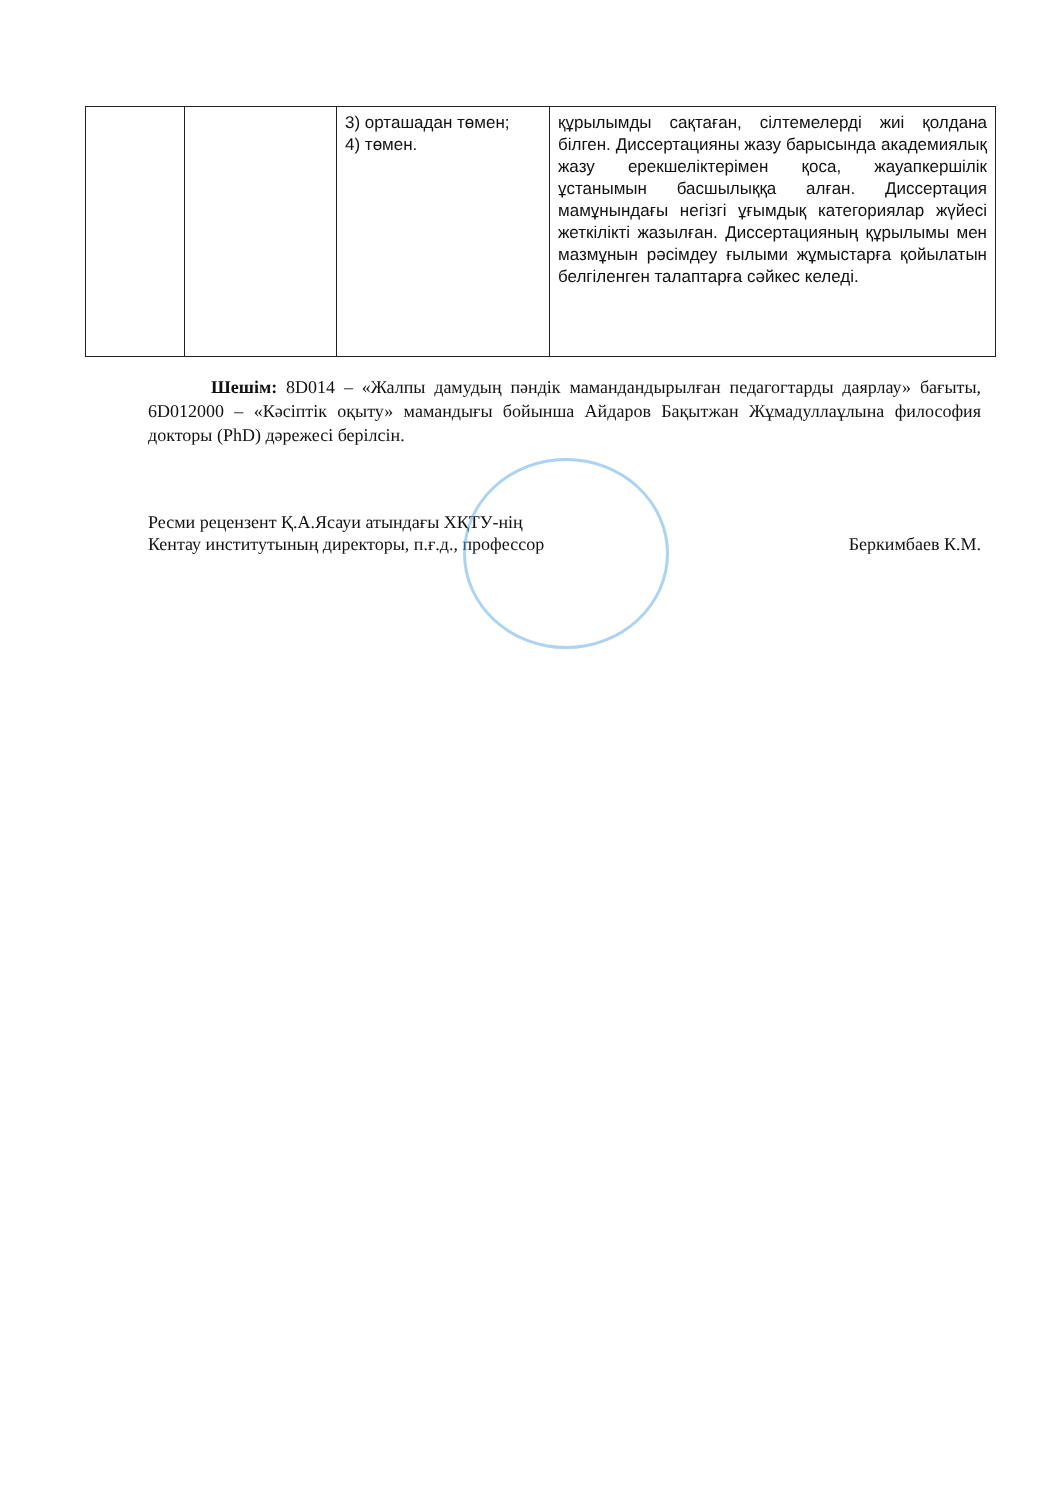| | | 3) орташадан төмен; 4) төмен. | құрылымды сақтаған, сілтемелерді жиі қолдана білген. Диссертацияны жазу барысында академиялық жазу ерекшеліктерімен қоса, жауапкершілік ұстанымын басшылыққа алған. Диссертация мамұнындағы негізгі ұғымдық категориялар жүйесі жеткілікті жазылған. Диссертацияның құрылымы мен мазмұнын рәсімдеу ғылыми жұмыстарға қойылатын белгіленген талаптарға сәйкес келеді. |
Шешім: 8D014 – «Жалпы дамудың пәндік мамандандырылған педагогтарды даярлау» бағыты, 6D012000 – «Кәсіптік оқыту» мамандығы бойынша Айдаров Бақытжан Жұмадуллаұлына философия докторы (PhD) дәрежесі берілсін.
Ресми рецензент Қ.А.Ясауи атындағы ХҚТУ-нің
Кентау институтының директоры, п.ғ.д., профессор
Беркимбаев К.М.